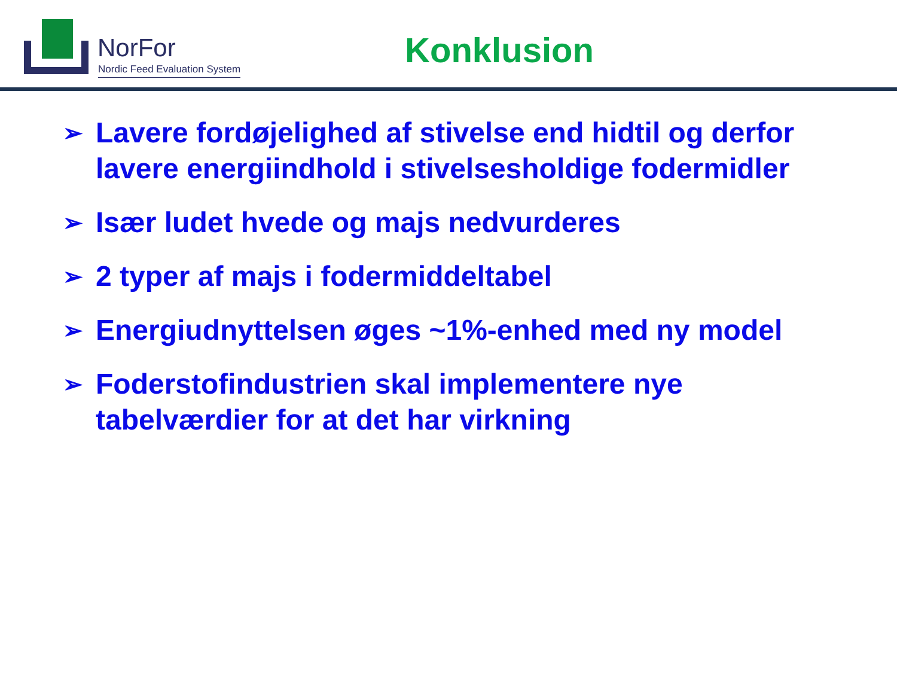NorFor
Nordic Feed Evaluation System
Konklusion
➢ Lavere fordøjelighed af stivelse end hidtil og derfor lavere energiindhold i stivelsesholdige fodermidler
➢ Især ludet hvede og majs nedvurderes
➢ 2 typer af majs i fodermiddeltabel
➢ Energiudnyttelsen øges ~1%-enhed med ny model
➢ Foderstofindustrien skal implementere nye tabelværdier for at det har virkning